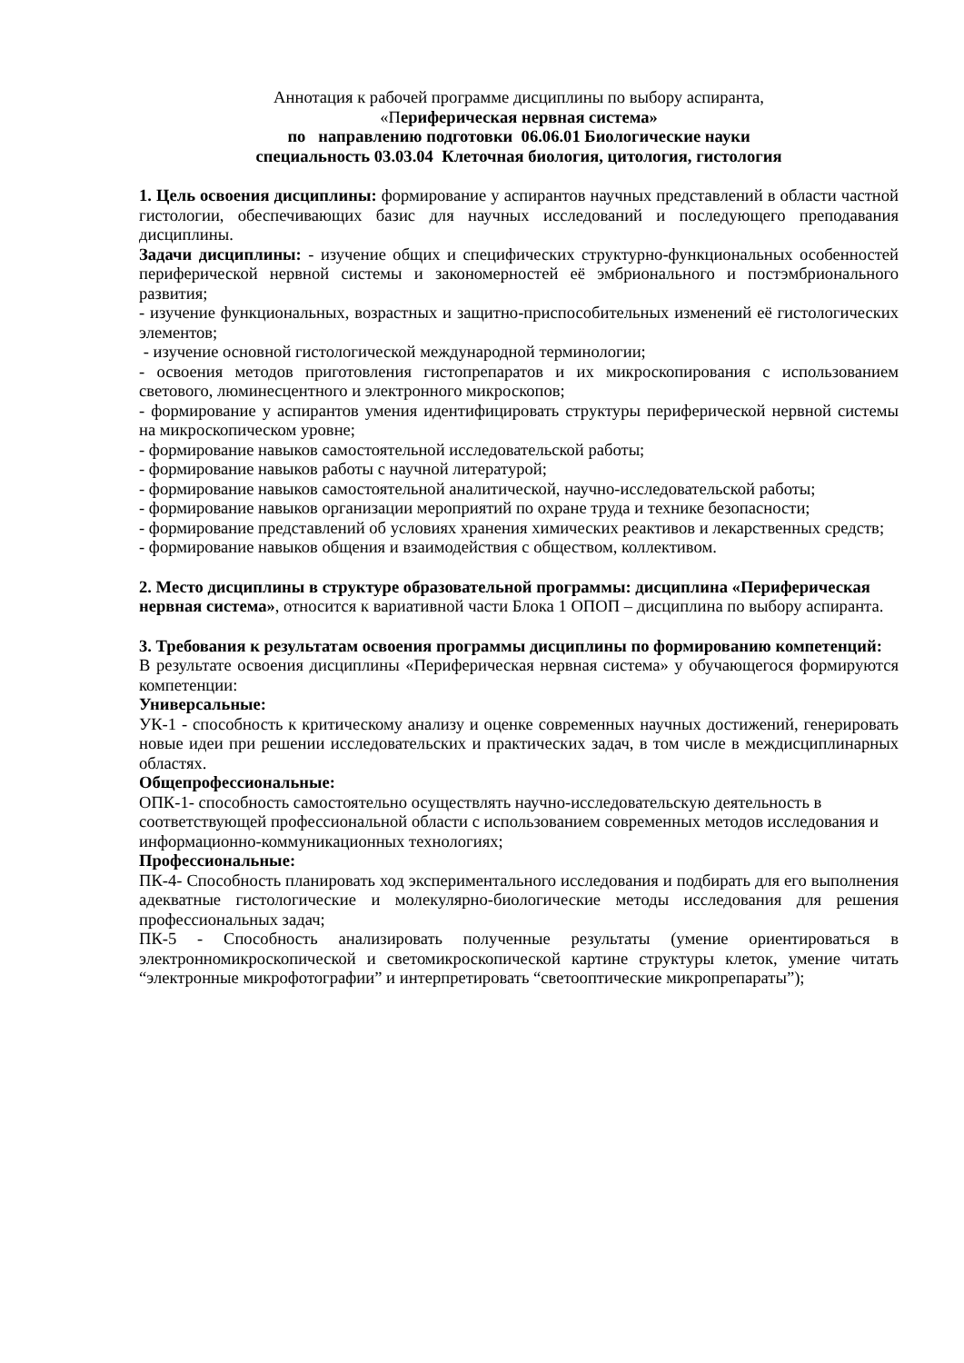Аннотация к рабочей программе дисциплины по выбору аспиранта,
«Периферическая нервная система»
по направлению подготовки 06.06.01 Биологические науки
специальность 03.03.04 Клеточная биология, цитология, гистология
1. Цель освоения дисциплины: формирование у аспирантов научных представлений в области частной гистологии, обеспечивающих базис для научных исследований и последующего преподавания дисциплины.
Задачи дисциплины: - изучение общих и специфических структурно-функциональных особенностей периферической нервной системы и закономерностей её эмбрионального и постэмбрионального развития;
- изучение функциональных, возрастных и защитно-приспособительных изменений её гистологических элементов;
- изучение основной гистологической международной терминологии;
- освоения методов приготовления гистопрепаратов и их микроскопирования с использованием светового, люминесцентного и электронного микроскопов;
- формирование у аспирантов умения идентифицировать структуры периферической нервной системы на микроскопическом уровне;
- формирование навыков самостоятельной исследовательской работы;
- формирование навыков работы с научной литературой;
- формирование навыков самостоятельной аналитической, научно-исследовательской работы;
- формирование навыков организации мероприятий по охране труда и технике безопасности;
- формирование представлений об условиях хранения химических реактивов и лекарственных средств;
- формирование навыков общения и взаимодействия с обществом, коллективом.
2. Место дисциплины в структуре образовательной программы: дисциплина «Периферическая нервная система», относится к вариативной части Блока 1 ОПОП – дисциплина по выбору аспиранта.
3. Требования к результатам освоения программы дисциплины по формированию компетенций:
В результате освоения дисциплины «Периферическая нервная система» у обучающегося формируются компетенции:
Универсальные:
УК-1 - способность к критическому анализу и оценке современных научных достижений, генерировать новые идеи при решении исследовательских и практических задач, в том числе в междисциплинарных областях.
Общепрофессиональные:
ОПК-1- способность самостоятельно осуществлять научно-исследовательскую деятельность в соответствующей профессиональной области с использованием современных методов исследования и информационно-коммуникационных технологиях;
Профессиональные:
ПК-4- Способность планировать ход экспериментального исследования и подбирать для его выполнения адекватные гистологические и молекулярно-биологические методы исследования для решения профессиональных задач;
ПК-5 - Способность анализировать полученные результаты (умение ориентироваться в электронномикроскопической и светомикроскопической картине структуры клеток, умение читать “электронные микрофотографии” и интерпретировать “светооптические микропрепараты”);